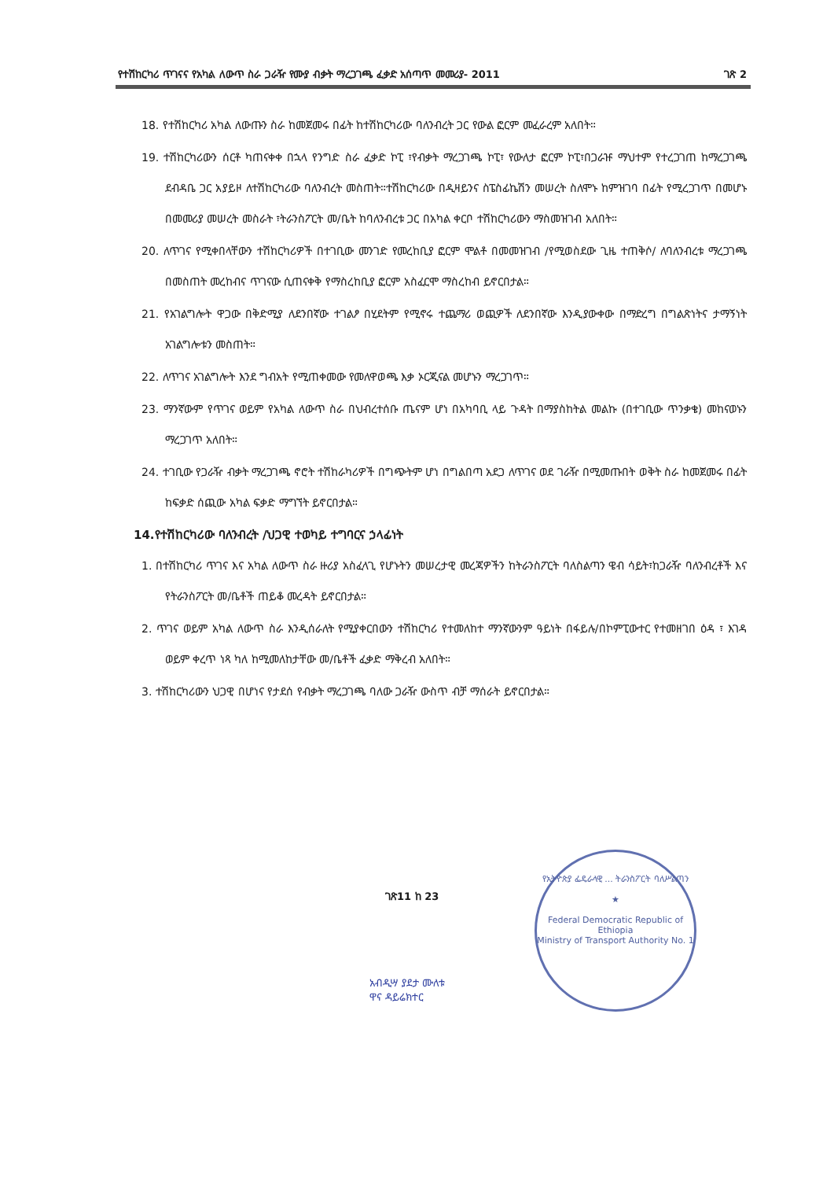የተሽከርካሪ ጥገናና የአካል ለውጥ ስራ ጋራዥ የሙያ ብቃት ማረጋገጫ ፈቃድ አሰጣጥ መመሪያ- 2011 ገጽ 2
18. የተሽከርካሪ አካል ለውጡን ስራ ከመጀመሩ በፊት ከተሽከርካሪው ባለንብረት ጋር የውል ፎርም መፈራረም አለበት።
19. ተሽከርካሪውን ሰርቶ ካጠናቀቀ በኋላ የንግድ ስራ ፈቃድ ኮፒ ፣የብቃት ማረጋገጫ ኮፒ፣ የውለታ ፎርም ኮፒ፣በጋራዡ ማህተም የተረጋገጠ ከማረጋገጫ ደብዳቤ ጋር አያይዞ ለተሽከርካሪው ባለንብረት መስጠት።ተሽከርካሪው በዲዛይንና ስፔስፊኬሽን መሠረት ስለሞኑ ከምዝገባ በፊት የሚረጋገጥ በመሆኑ በመመሪያ መሠረት መስራት ፣ትራንስፖርት መ/ቤት ከባለንብረቱ ጋር በአካል ቀርቦ ተሽከርካሪውን ማስመዝገብ አለበት።
20. ለጥገና የሚቀበላቸውን ተሽከርካሪዎች በተገቢው መንገድ የመረከቢያ ፎርም ሞልቶ በመመዝገብ /የሚወስደው ጊዜ ተጠቅሶ/ ለባለንብረቱ ማረጋገጫ በመስጠት መረከብና ጥገናው ሲጠናቀቅ የማስረከቢያ ፎርም አስፈርሞ ማስረከብ ይኖርበታል።
21. የአገልግሎት ዋጋው በቅድሚያ ለደንበኛው ተገልፆ በሂደትም የሚኖሩ ተጨማሪ ወጪዎች ለደንበኛው እንዲያውቀው በማድረግ በግልጽነትና ታማኝነት አገልግሎቱን መስጠት።
22. ለጥገና አገልግሎት እንደ ግብአት የሚጠቀመው የመለዋወጫ እቃ ኦርጂናል መሆኑን ማረጋገጥ።
23. ማንኛውም የጥገና ወይም የአካል ለውጥ ስራ በህብረተሰቡ ጤናም ሆነ በአካባቢ ላይ ጉዳት በማያስከትል መልኩ (በተገቢው ጥንቃቄ) መከናወኑን ማረጋገጥ አለበት።
24. ተገቢው የጋራዥ ብቃት ማረጋገጫ ኖሮት ተሽከራካሪዎች በግጭትም ሆነ በግልበጣ አደጋ ለጥገና ወደ ገራዥ በሚመጡበት ወቅት ስራ ከመጀመሩ በፊት ከፍቃድ ሰጪው አካል ፍቃድ ማግኘት ይኖርበታል።
14.የተሽከርካሪው ባለንብረት /ህጋዊ ተወካይ ተግባርና ኃላፊነት
1. በተሽከርካሪ ጥገና እና አካል ለውጥ ስራ ዙሪያ አስፈላጊ የሆኑትን መሠረታዊ መረጃዎችን ከትራንስፖርት ባለስልጣን ዌብ ሳይት፣ከጋራዥ ባለንብረቶች እና የትራንስፖርት መ/ቤቶች ጠይቆ መረዳት ይኖርበታል።
2. ጥገና ወይም አካል ለውጥ ስራ እንዲሰራለት የሚያቀርበውን ተሽከርካሪ የተመለከተ ማንኛውንም ዓይነት በፋይሉ/በኮምፒውተር የተመዘገበ ዕዳ ፣ እገዳ ወይም ቀረጥ ነጻ ካለ ከሚመለከታቸው መ/ቤቶች ፈቃድ ማቅረብ አለበት።
3. ተሽከርካሪውን ህጋዊ በሆነና የታደሰ የብቃት ማረጋገጫ ባለው ጋራዥ ውስጥ ብቻ ማሰራት ይኖርበታል።
የኢትዮጵያ ፌዴራላዊ ... ትራንስፖርት ባለሥልጣን
★
Federal Democratic Republic of Ethiopia
Ministry of Transport Authority No. 1
ገጽ11 ከ 23
አብዲሣ ያደታ ሙለቱ
ዋና ዳይሬክተር